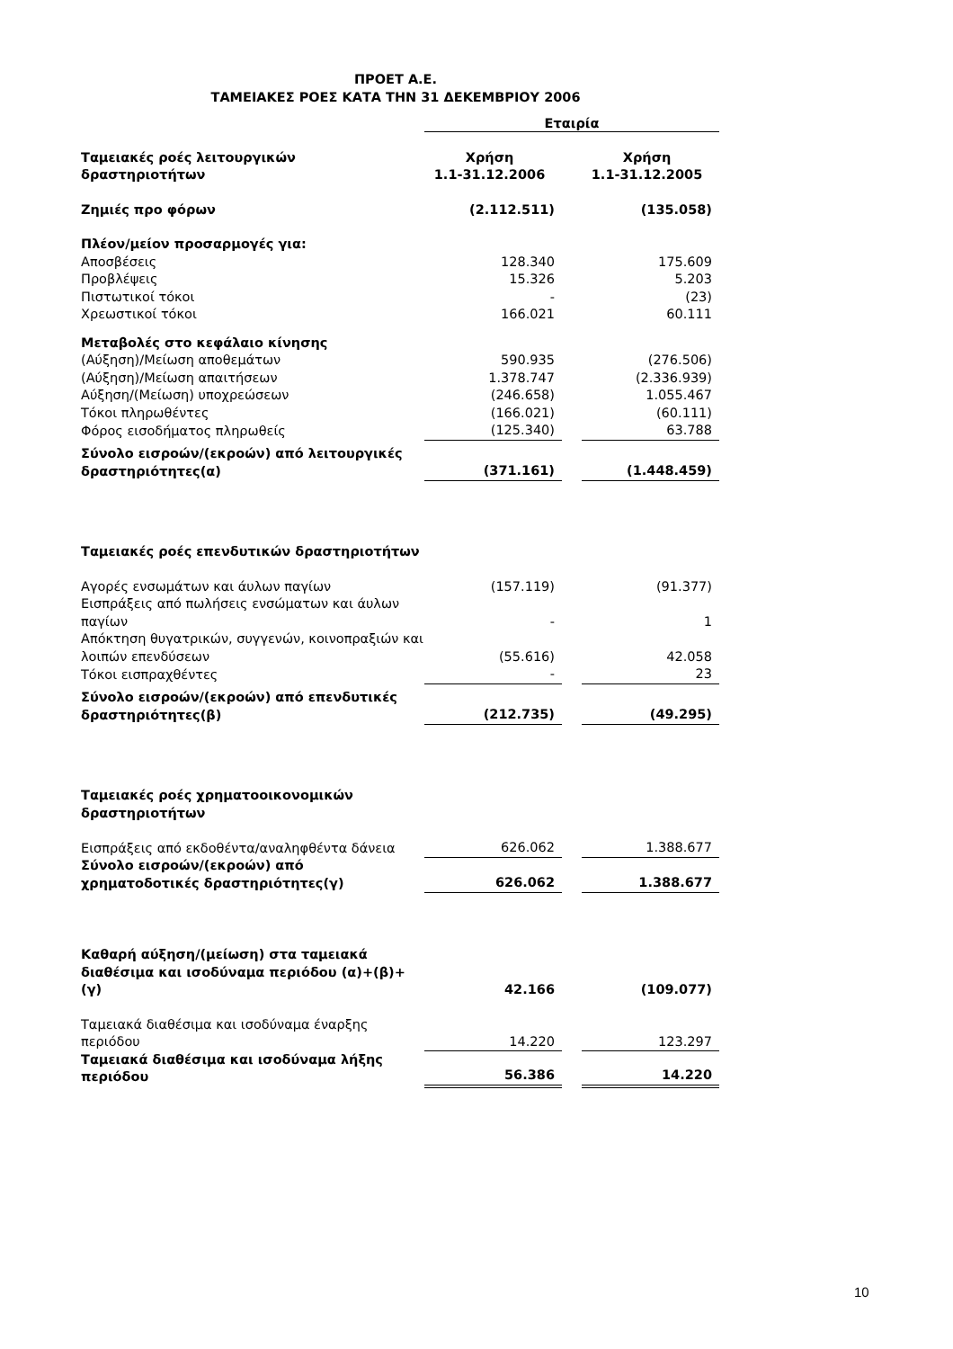ΠΡΟΕΤ Α.Ε.
ΤΑΜΕΙΑΚΕΣ ΡΟΕΣ ΚΑΤΑ ΤΗΝ 31 ΔΕΚΕΜΒΡΙΟΥ 2006
| | Εταιρία | | |
| Ταμειακές ροές λειτουργικών δραστηριοτήτων | Χρήση 1.1-31.12.2006 | | Χρήση 1.1-31.12.2005 |
| Ζημιές προ φόρων | (2.112.511) | | (135.058) |
| Πλέον/μείον προσαρμογές για: | | | |
| Αποσβέσεις | 128.340 | | 175.609 |
| Προβλέψεις | 15.326 | | 5.203 |
| Πιστωτικοί τόκοι | - | | (23) |
| Χρεωστικοί τόκοι | 166.021 | | 60.111 |
| Μεταβολές στο κεφάλαιο κίνησης | | | |
| (Αύξηση)/Μείωση αποθεμάτων | 590.935 | | (276.506) |
| (Αύξηση)/Μείωση απαιτήσεων | 1.378.747 | | (2.336.939) |
| Αύξηση/(Μείωση) υποχρεώσεων | (246.658) | | 1.055.467 |
| Τόκοι πληρωθέντες | (166.021) | | (60.111) |
| Φόρος εισοδήματος πληρωθείς | (125.340) | | 63.788 |
| Σύνολο εισροών/(εκροών) από λειτουργικές δραστηριότητες(α) | (371.161) | | (1.448.459) |
| Ταμειακές ροές επενδυτικών δραστηριοτήτων | | | |
| Αγορές ενσωμάτων και άυλων παγίων | (157.119) | | (91.377) |
| Εισπράξεις από πωλήσεις ενσώματων και άυλων παγίων | - | | 1 |
| Απόκτηση θυγατρικών, συγγενών, κοινοπραξιών και λοιπών επενδύσεων | (55.616) | | 42.058 |
| Τόκοι εισπραχθέντες | - | | 23 |
| Σύνολο εισροών/(εκροών) από επενδυτικές δραστηριότητες(β) | (212.735) | | (49.295) |
| Ταμειακές ροές χρηματοοικονομικών δραστηριοτήτων | | | |
| Εισπράξεις από εκδοθέντα/αναληφθέντα δάνεια | 626.062 | | 1.388.677 |
| Σύνολο εισροών/(εκροών) από χρηματοδοτικές δραστηριότητες(γ) | 626.062 | | 1.388.677 |
| Καθαρή αύξηση/(μείωση) στα ταμειακά διαθέσιμα και ισοδύναμα περιόδου (α)+(β)+(γ) | 42.166 | | (109.077) |
| Ταμειακά διαθέσιμα και ισοδύναμα έναρξης περιόδου | 14.220 | | 123.297 |
| Ταμειακά διαθέσιμα και ισοδύναμα λήξης περιόδου | 56.386 | | 14.220 |
10